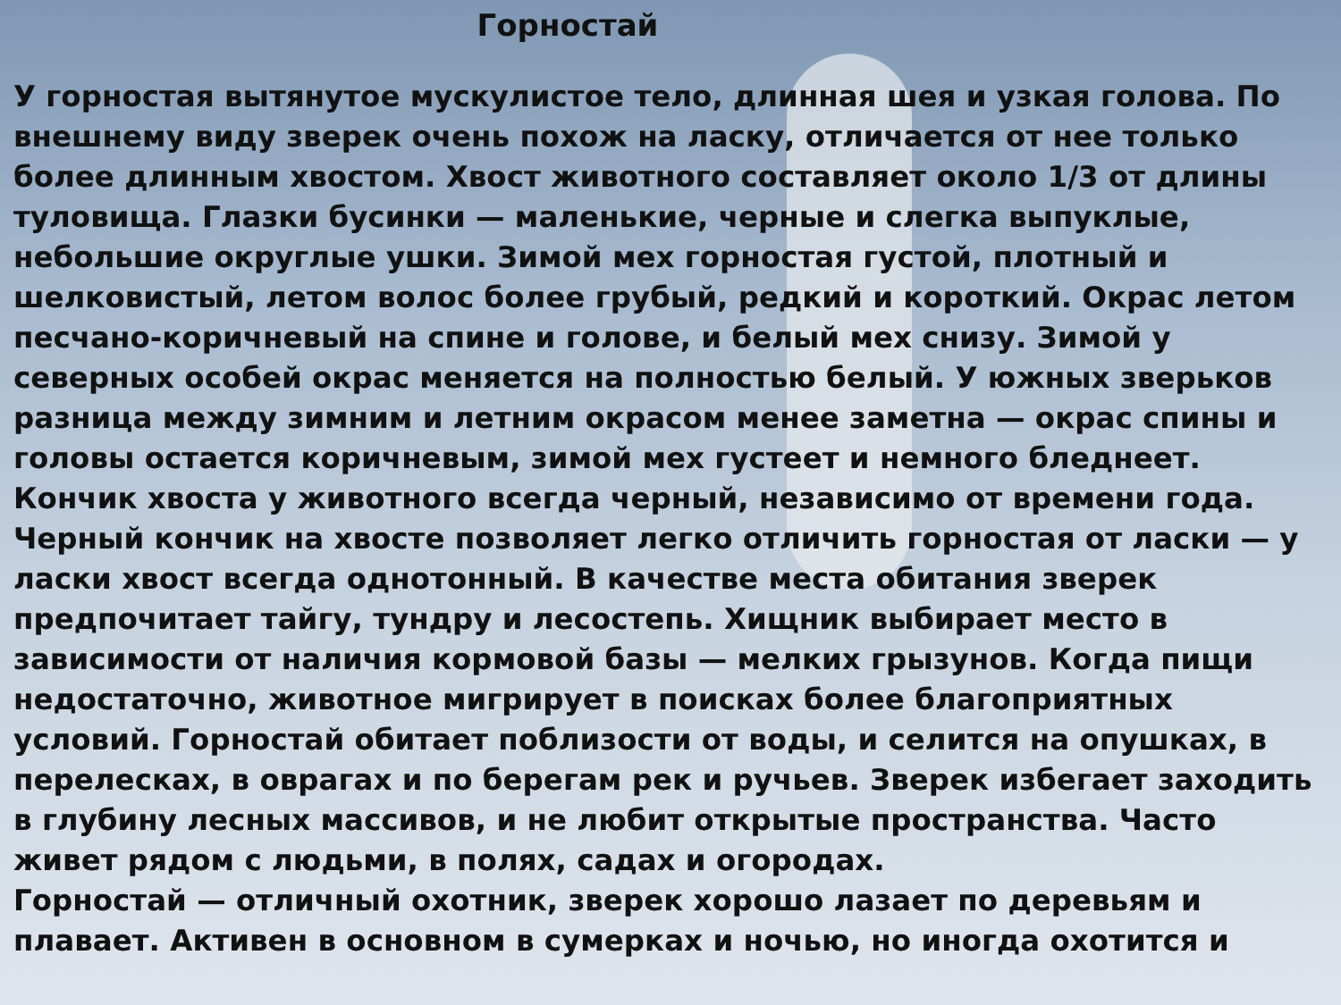Горностай
У горностая вытянутое мускулистое тело, длинная шея и узкая голова. По внешнему виду зверек очень похож на ласку, отличается от нее только более длинным хвостом. Хвост животного составляет около 1/3 от длины туловища. Глазки бусинки — маленькие, черные и слегка выпуклые, небольшие округлые ушки. Зимой мех горностая густой, плотный и шелковистый, летом волос более грубый, редкий и короткий. Окрас летом песчано-коричневый на спине и голове, и белый мех снизу. Зимой у северных особей окрас меняется на полностью белый. У южных зверьков разница между зимним и летним окрасом менее заметна — окрас спины и головы остается коричневым, зимой мех густеет и немного бледнеет. Кончик хвоста у животного всегда черный, независимо от времени года. Черный кончик на хвосте позволяет легко отличить горностая от ласки — у ласки хвост всегда однотонный. В качестве места обитания зверек предпочитает тайгу, тундру и лесостепь. Хищник выбирает место в зависимости от наличия кормовой базы — мелких грызунов. Когда пищи недостаточно, животное мигрирует в поисках более благоприятных условий. Горностай обитает поблизости от воды, и селится на опушках, в перелесках, в оврагах и по берегам рек и ручьев. Зверек избегает заходить в глубину лесных массивов, и не любит открытые пространства. Часто живет рядом с людьми, в полях, садах и огородах.
Горностай — отличный охотник, зверек хорошо лазает по деревьям и плавает. Активен в основном в сумерках и ночью, но иногда охотится и